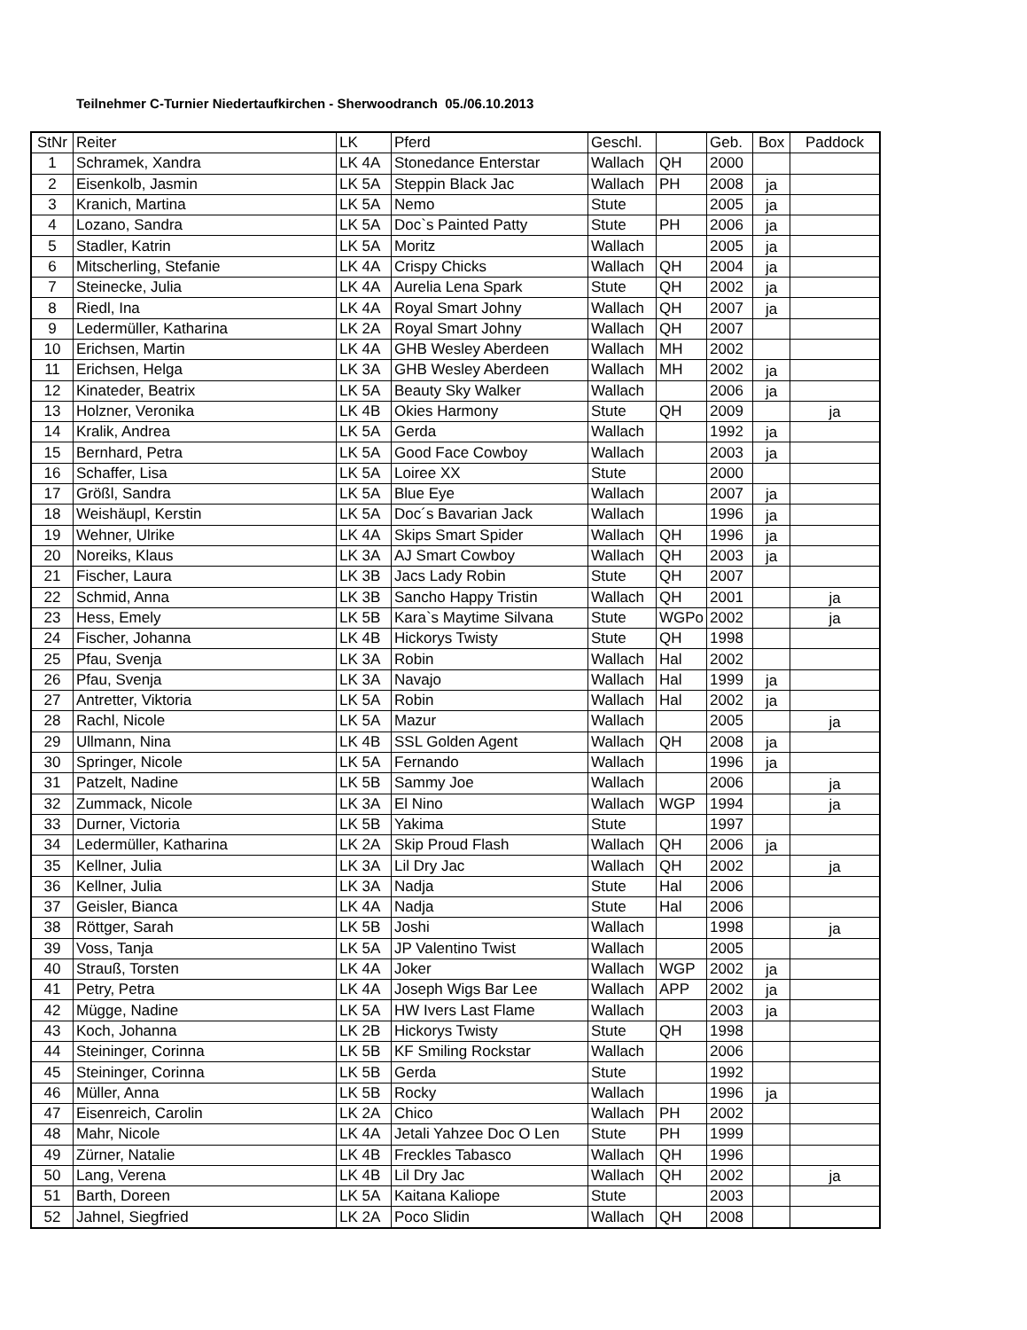Teilnehmer C-Turnier Niedertaufkirchen - Sherwoodranch 05./06.10.2013
| StNr | Reiter | LK | Pferd | Geschl. | | Geb. | Box | Paddock |
| --- | --- | --- | --- | --- | --- | --- | --- | --- |
| 1 | Schramek, Xandra | LK 4A | Stonedance Enterstar | Wallach | QH | 2000 | | |
| 2 | Eisenkolb, Jasmin | LK 5A | Steppin Black Jac | Wallach | PH | 2008 | ja | |
| 3 | Kranich, Martina | LK 5A | Nemo | Stute | | 2005 | ja | |
| 4 | Lozano, Sandra | LK 5A | Doc`s Painted Patty | Stute | PH | 2006 | ja | |
| 5 | Stadler, Katrin | LK 5A | Moritz | Wallach | | 2005 | ja | |
| 6 | Mitscherling, Stefanie | LK 4A | Crispy Chicks | Wallach | QH | 2004 | ja | |
| 7 | Steinecke, Julia | LK 4A | Aurelia Lena Spark | Stute | QH | 2002 | ja | |
| 8 | Riedl, Ina | LK 4A | Royal Smart Johny | Wallach | QH | 2007 | ja | |
| 9 | Ledermüller, Katharina | LK 2A | Royal Smart Johny | Wallach | QH | 2007 | | |
| 10 | Erichsen, Martin | LK 4A | GHB Wesley Aberdeen | Wallach | MH | 2002 | | |
| 11 | Erichsen, Helga | LK 3A | GHB Wesley Aberdeen | Wallach | MH | 2002 | ja | |
| 12 | Kinateder, Beatrix | LK 5A | Beauty Sky Walker | Wallach | | 2006 | ja | |
| 13 | Holzner, Veronika | LK 4B | Okies Harmony | Stute | QH | 2009 | | ja |
| 14 | Kralik, Andrea | LK 5A | Gerda | Wallach | | 1992 | ja | |
| 15 | Bernhard, Petra | LK 5A | Good Face Cowboy | Wallach | | 2003 | ja | |
| 16 | Schaffer, Lisa | LK 5A | Loiree XX | Stute | | 2000 | | |
| 17 | Größl, Sandra | LK 5A | Blue Eye | Wallach | | 2007 | ja | |
| 18 | Weishäupl, Kerstin | LK 5A | Doc´s Bavarian Jack | Wallach | | 1996 | ja | |
| 19 | Wehner, Ulrike | LK 4A | Skips Smart Spider | Wallach | QH | 1996 | ja | |
| 20 | Noreiks, Klaus | LK 3A | AJ Smart Cowboy | Wallach | QH | 2003 | ja | |
| 21 | Fischer, Laura | LK 3B | Jacs Lady Robin | Stute | QH | 2007 | | |
| 22 | Schmid, Anna | LK 3B | Sancho Happy Tristin | Wallach | QH | 2001 | | ja |
| 23 | Hess, Emely | LK 5B | Kara`s Maytime Silvana | Stute | WGPo | 2002 | | ja |
| 24 | Fischer, Johanna | LK 4B | Hickorys Twisty | Stute | QH | 1998 | | |
| 25 | Pfau, Svenja | LK 3A | Robin | Wallach | Hal | 2002 | | |
| 26 | Pfau, Svenja | LK 3A | Navajo | Wallach | Hal | 1999 | ja | |
| 27 | Antretter, Viktoria | LK 5A | Robin | Wallach | Hal | 2002 | ja | |
| 28 | Rachl, Nicole | LK 5A | Mazur | Wallach | | 2005 | | ja |
| 29 | Ullmann, Nina | LK 4B | SSL Golden Agent | Wallach | QH | 2008 | ja | |
| 30 | Springer, Nicole | LK 5A | Fernando | Wallach | | 1996 | ja | |
| 31 | Patzelt, Nadine | LK 5B | Sammy Joe | Wallach | | 2006 | | ja |
| 32 | Zummack, Nicole | LK 3A | El Nino | Wallach | WGP | 1994 | | ja |
| 33 | Durner, Victoria | LK 5B | Yakima | Stute | | 1997 | | |
| 34 | Ledermüller, Katharina | LK 2A | Skip Proud Flash | Wallach | QH | 2006 | ja | |
| 35 | Kellner, Julia | LK 3A | Lil Dry Jac | Wallach | QH | 2002 | | ja |
| 36 | Kellner, Julia | LK 3A | Nadja | Stute | Hal | 2006 | | |
| 37 | Geisler, Bianca | LK 4A | Nadja | Stute | Hal | 2006 | | |
| 38 | Röttger, Sarah | LK 5B | Joshi | Wallach | | 1998 | | ja |
| 39 | Voss, Tanja | LK 5A | JP Valentino Twist | Wallach | | 2005 | | |
| 40 | Strauß, Torsten | LK 4A | Joker | Wallach | WGP | 2002 | ja | |
| 41 | Petry, Petra | LK 4A | Joseph Wigs Bar Lee | Wallach | APP | 2002 | ja | |
| 42 | Mügge, Nadine | LK 5A | HW Ivers Last Flame | Wallach | | 2003 | ja | |
| 43 | Koch, Johanna | LK 2B | Hickorys Twisty | Stute | QH | 1998 | | |
| 44 | Steininger, Corinna | LK 5B | KF Smiling Rockstar | Wallach | | 2006 | | |
| 45 | Steininger, Corinna | LK 5B | Gerda | Stute | | 1992 | | |
| 46 | Müller, Anna | LK 5B | Rocky | Wallach | | 1996 | ja | |
| 47 | Eisenreich, Carolin | LK 2A | Chico | Wallach | PH | 2002 | | |
| 48 | Mahr, Nicole | LK 4A | Jetali Yahzee Doc O Len | Stute | PH | 1999 | | |
| 49 | Zürner, Natalie | LK 4B | Freckles Tabasco | Wallach | QH | 1996 | | |
| 50 | Lang, Verena | LK 4B | Lil Dry Jac | Wallach | QH | 2002 | | ja |
| 51 | Barth, Doreen | LK 5A | Kaitana Kaliope | Stute | | 2003 | | |
| 52 | Jahnel, Siegfried | LK 2A | Poco Slidin | Wallach | QH | 2008 | | |